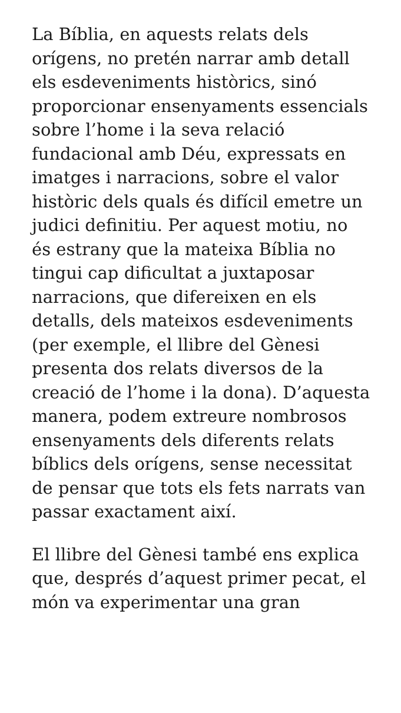La Bíblia, en aquests relats dels orígens, no pretén narrar amb detall els esdeveniments històrics, sinó proporcionar ensenyaments essencials sobre l’home i la seva relació fundacional amb Déu, expressats en imatges i narracions, sobre el valor històric dels quals és difícil emetre un judici definitiu. Per aquest motiu, no és estrany que la mateixa Bíblia no tingui cap dificultat a juxtaposar narracions, que difereixen en els detalls, dels mateixos esdeveniments (per exemple, el llibre del Gènesi presenta dos relats diversos de la creació de l’home i la dona). D’aquesta manera, podem extreure nombrosos ensenyaments dels diferents relats bíblics dels orígens, sense necessitat de pensar que tots els fets narrats van passar exactament així.
El llibre del Gènesi també ens explica que, després d’aquest primer pecat, el món va experimentar una gran